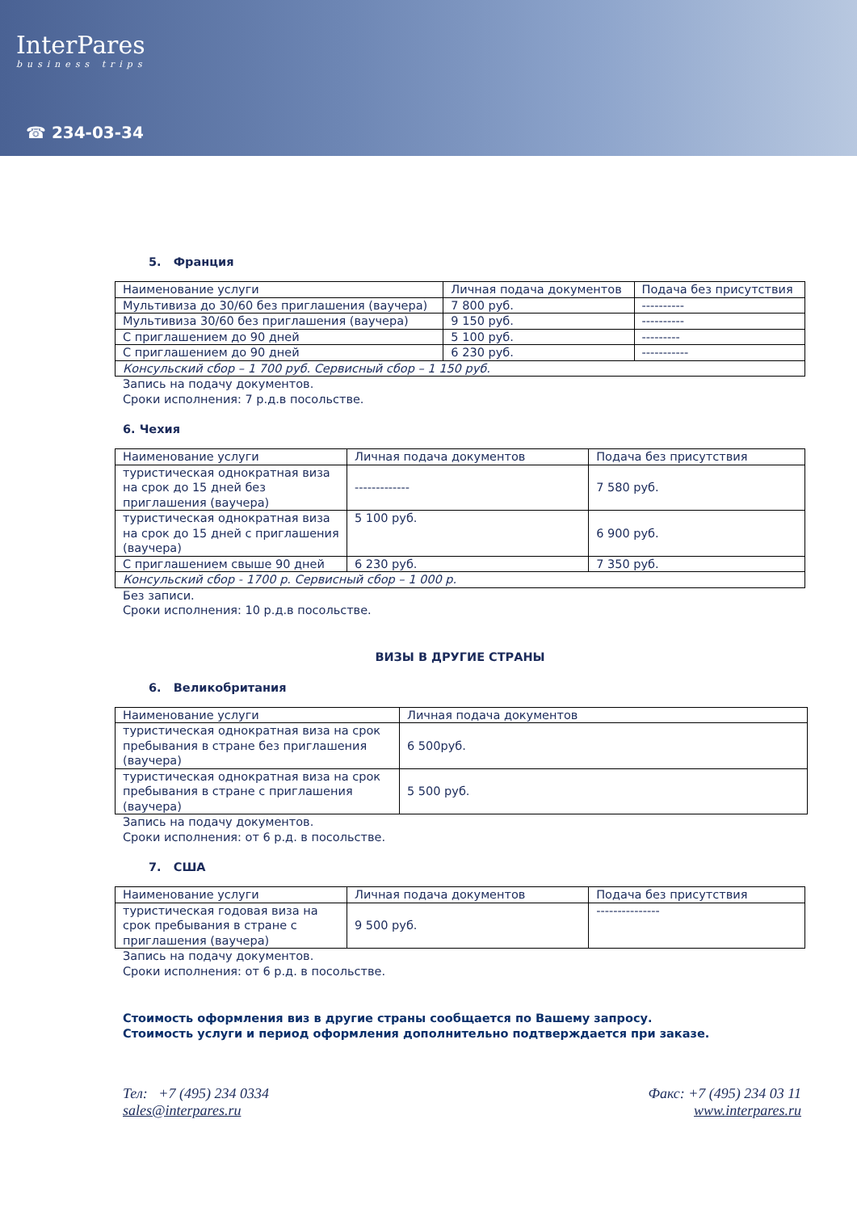InterPares
business trips
☎ 234-03-34
5. Франция
| Наименование услуги | Личная подача документов | Подача без присутствия |
| Мультивиза до 30/60 без приглашения (ваучера) | 7 800 руб. | ---------- |
| Мультивиза 30/60 без приглашения (ваучера) | 9 150 руб. | ---------- |
| С приглашением до 90 дней | 5 100 руб. | --------- |
| С приглашением до 90 дней | 6 230 руб. | ----------- |
| Консульский сбор – 1 700 руб. Сервисный сбор – 1 150 руб. | | |
Запись на подачу документов.
Сроки исполнения: 7 р.д.в посольстве.
6. Чехия
| Наименование услуги | Личная подача документов | Подача без присутствия |
| туристическая однократная виза на срок до 15 дней без приглашения (ваучера) | ------------- | 7 580 руб. |
| туристическая однократная виза на срок до 15 дней с приглашения (ваучера) | 5 100 руб. | 6 900 руб. |
| С приглашением свыше 90 дней | 6 230 руб. | 7 350 руб. |
| Консульский сбор - 1700 р. Сервисный сбор – 1 000 р. | | |
Без записи.
Сроки исполнения: 10 р.д.в посольстве.
ВИЗЫ В ДРУГИЕ СТРАНЫ
6. Великобритания
| Наименование услуги | Личная подача документов |
| туристическая однократная виза на срок пребывания в стране без приглашения (ваучера) | 6 500руб. |
| туристическая однократная виза на срок пребывания в стране с приглашения (ваучера) | 5 500 руб. |
Запись на подачу документов.
Сроки исполнения: от 6 р.д. в посольстве.
7. США
| Наименование услуги | Личная подача документов | Подача без присутствия |
| туристическая годовая виза на срок пребывания в стране с приглашения (ваучера) | 9 500 руб. | --------------- |
Запись на подачу документов.
Сроки исполнения: от 6 р.д. в посольстве.
Стоимость оформления виз в другие страны сообщается по Вашему запросу.
Стоимость услуги и период оформления дополнительно подтверждается при заказе.
Тел: +7 (495) 234 0334 Факс: +7 (495) 234 03 11
sales@interpares.ru www.interpares.ru